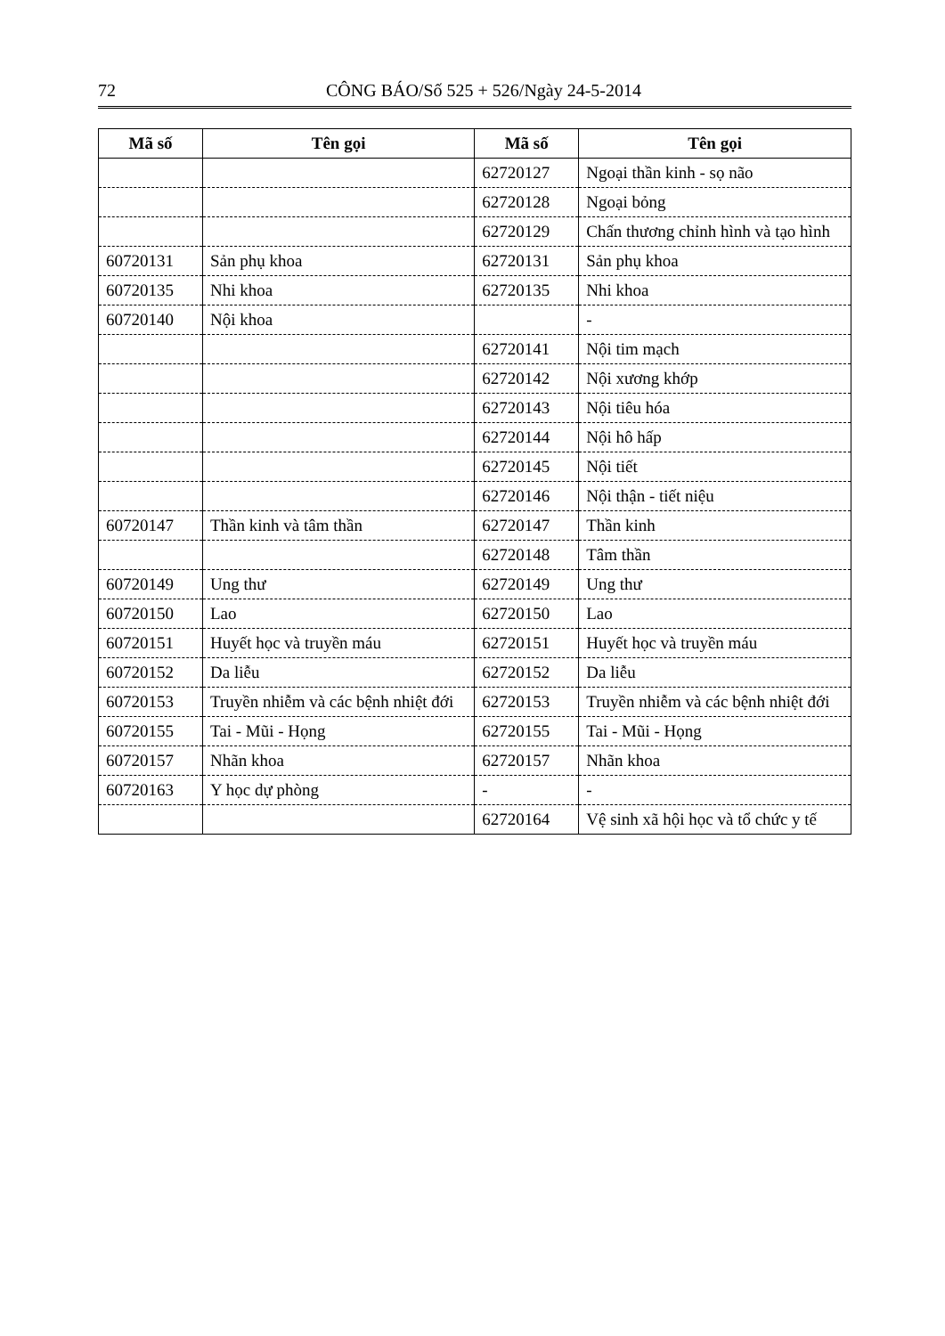72 CÔNG BÁO/Số 525 + 526/Ngày 24-5-2014
| Mã số | Tên gọi | Mã số | Tên gọi |
| --- | --- | --- | --- |
| | | 62720127 | Ngoại thần kinh - sọ não |
| | | 62720128 | Ngoại bỏng |
| | | 62720129 | Chấn thương chỉnh hình và tạo hình |
| 60720131 | Sản phụ khoa | 62720131 | Sản phụ khoa |
| 60720135 | Nhi khoa | 62720135 | Nhi khoa |
| 60720140 | Nội khoa | | - |
| | | 62720141 | Nội tim mạch |
| | | 62720142 | Nội xương khớp |
| | | 62720143 | Nội tiêu hóa |
| | | 62720144 | Nội hô hấp |
| | | 62720145 | Nội tiết |
| | | 62720146 | Nội thận - tiết niệu |
| 60720147 | Thần kinh và tâm thần | 62720147 | Thần kinh |
| | | 62720148 | Tâm thần |
| 60720149 | Ung thư | 62720149 | Ung thư |
| 60720150 | Lao | 62720150 | Lao |
| 60720151 | Huyết học và truyền máu | 62720151 | Huyết học và truyền máu |
| 60720152 | Da liễu | 62720152 | Da liễu |
| 60720153 | Truyền nhiễm và các bệnh nhiệt đới | 62720153 | Truyền nhiễm và các bệnh nhiệt đới |
| 60720155 | Tai - Mũi - Họng | 62720155 | Tai - Mũi - Họng |
| 60720157 | Nhãn khoa | 62720157 | Nhãn khoa |
| 60720163 | Y học dự phòng | - | - |
| | | 62720164 | Vệ sinh xã hội học và tổ chức y tế |